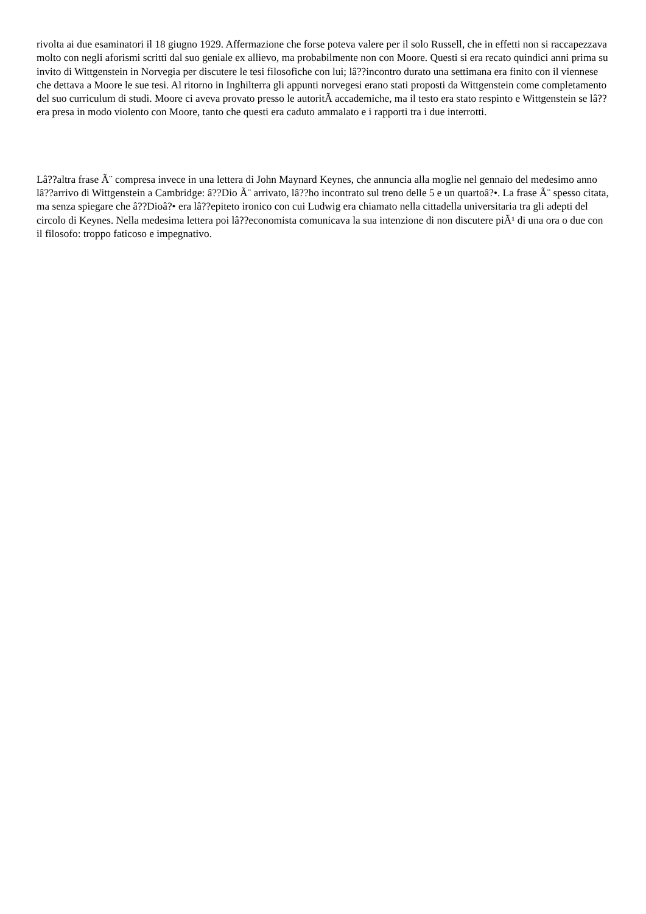rivolta ai due esaminatori il 18 giugno 1929. Affermazione che forse poteva valere per il solo Russell, che in effetti non si raccapezzava molto con negli aforismi scritti dal suo geniale ex allievo, ma probabilmente non con Moore. Questi si era recato quindici anni prima su invito di Wittgenstein in Norvegia per discutere le tesi filosofiche con lui; lâ??incontro durato una settimana era finito con il viennese che dettava a Moore le sue tesi. Al ritorno in Inghilterra gli appunti norvegesi erano stati proposti da Wittgenstein come completamento del suo curriculum di studi. Moore ci aveva provato presso le autoritÃ accademiche, ma il testo era stato respinto e Wittgenstein se lâ??era presa in modo violento con Moore, tanto che questi era caduto ammalato e i rapporti tra i due interrotti.
Lâ??altra frase Ã¨ compresa invece in una lettera di John Maynard Keynes, che annuncia alla moglie nel gennaio del medesimo anno lâ??arrivo di Wittgenstein a Cambridge: â??Dio Ã¨ arrivato, lâ??ho incontrato sul treno delle 5 e un quartoâ?•. La frase Ã¨ spesso citata, ma senza spiegare che â??Dioâ?• era lâ??epiteto ironico con cui Ludwig era chiamato nella cittadella universitaria tra gli adepti del circolo di Keynes. Nella medesima lettera poi lâ??economista comunicava la sua intenzione di non discutere piÃ¹ di una ora o due con il filosofo: troppo faticoso e impegnativo.